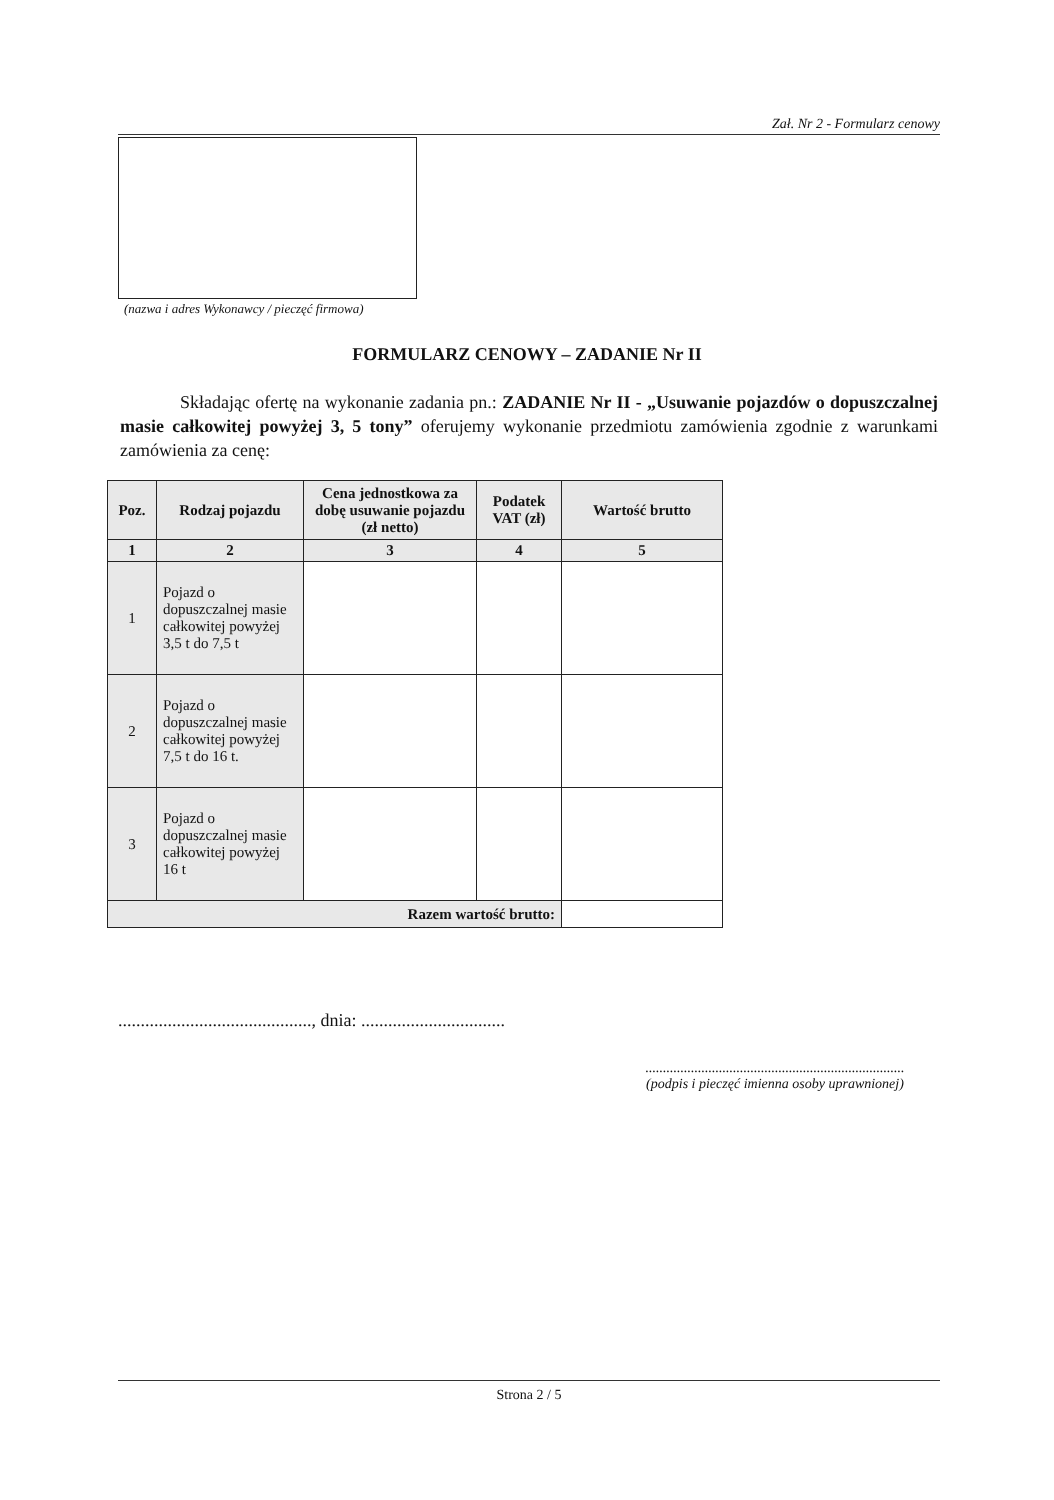Zał. Nr 2 - Formularz cenowy
(nazwa i adres Wykonawcy / pieczęć firmowa)
FORMULARZ CENOWY – ZADANIE Nr II
Składając ofertę na wykonanie zadania pn.: ZADANIE Nr II - „Usuwanie pojazdów o dopuszczalnej masie całkowitej powyżej 3, 5 tony” oferujemy wykonanie przedmiotu zamówienia zgodnie z warunkami zamówienia za cenę:
| Poz. | Rodzaj pojazdu | Cena jednostkowa za dobę usuwanie pojazdu (zł netto) | Podatek VAT (zł) | Wartość brutto |
| --- | --- | --- | --- | --- |
| 1 | 2 | 3 | 4 | 5 |
| 1 | Pojazd o dopuszczalnej masie całkowitej powyżej 3,5 t do 7,5 t | | | |
| 2 | Pojazd o dopuszczalnej masie całkowitej powyżej 7,5 t do 16 t. | | | |
| 3 | Pojazd o dopuszczalnej masie całkowitej powyżej 16 t | | | |
| Razem wartość brutto: | | | | |
..........................................., dnia: ................................
..........................................................................
(podpis i pieczęć imienna osoby uprawnionej)
Strona 2 / 5